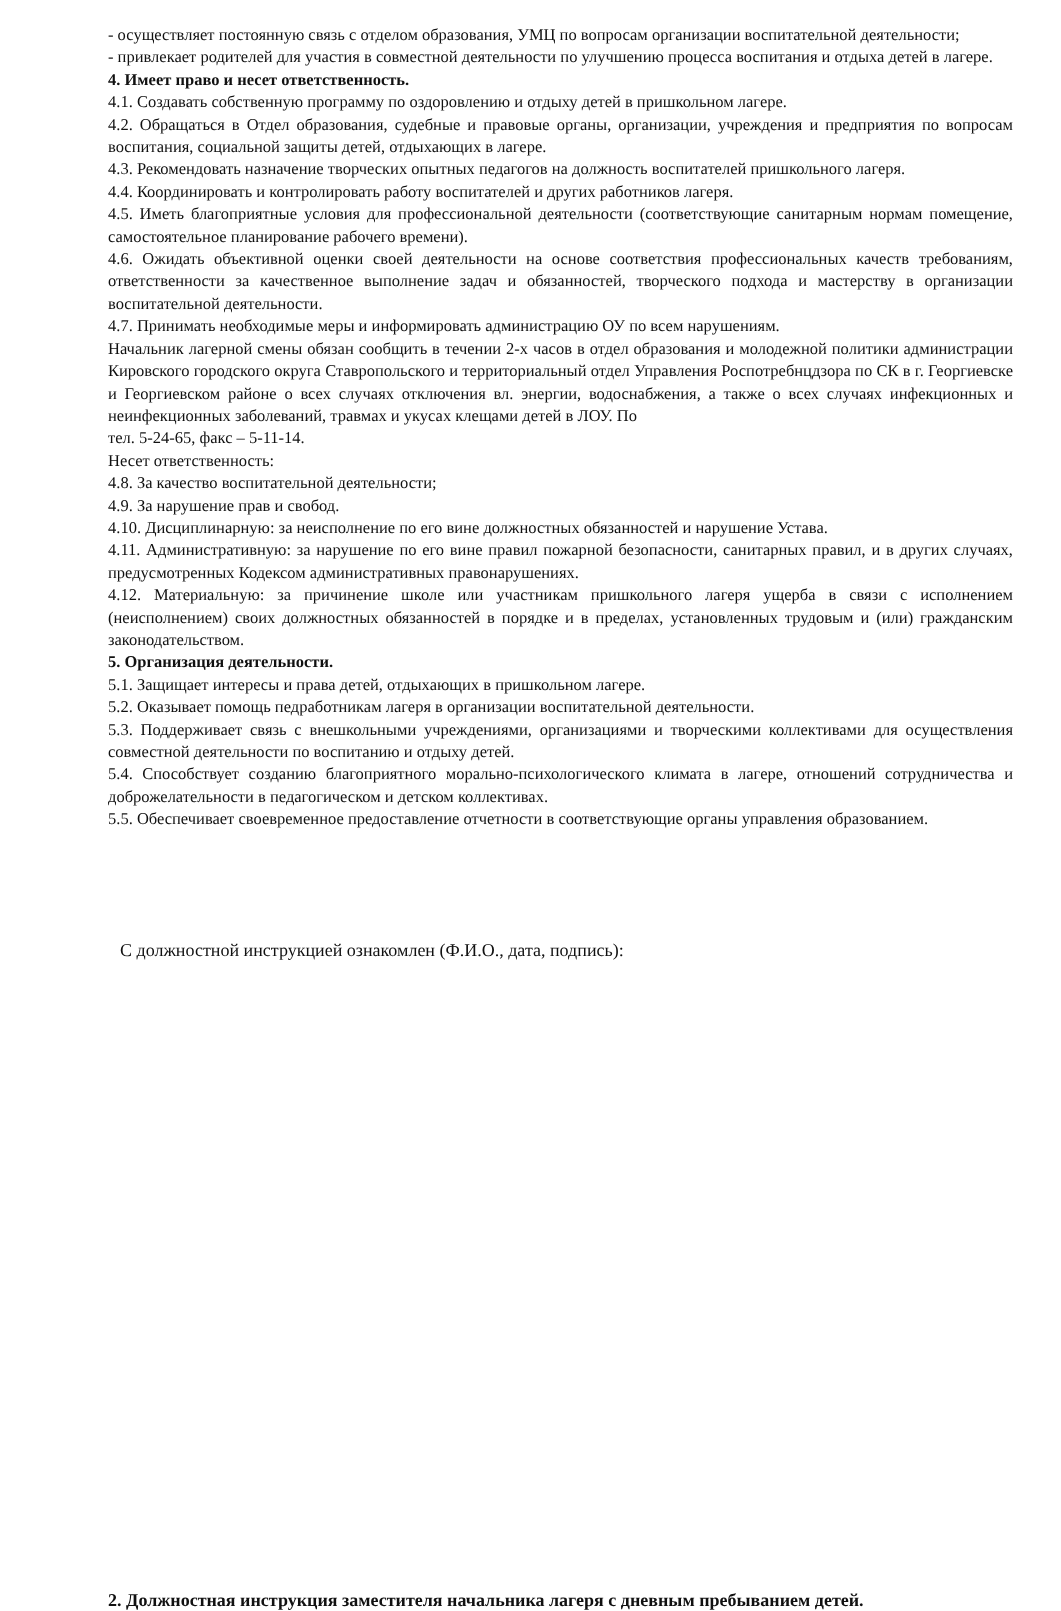- осуществляет постоянную связь с отделом образования, УМЦ по вопросам организации воспитательной деятельности;
- привлекает родителей для участия в совместной деятельности по улучшению процесса воспитания и отдыха детей в лагере.
4. Имеет право и несет ответственность.
4.1. Создавать собственную программу по оздоровлению и отдыху детей в пришкольном лагере.
4.2. Обращаться в Отдел образования, судебные и правовые органы, организации, учреждения и предприятия по вопросам воспитания, социальной защиты детей, отдыхающих в лагере.
4.3. Рекомендовать назначение творческих опытных педагогов на должность воспитателей пришкольного лагеря.
4.4. Координировать и контролировать работу воспитателей и других работников лагеря.
4.5. Иметь благоприятные условия для профессиональной деятельности (соответствующие санитарным нормам помещение, самостоятельное планирование рабочего времени).
4.6. Ожидать объективной оценки своей деятельности на основе соответствия профессиональных качеств требованиям, ответственности за качественное выполнение задач и обязанностей, творческого подхода и мастерству в организации воспитательной деятельности.
4.7. Принимать необходимые меры и информировать администрацию ОУ по всем нарушениям.
Начальник лагерной смены обязан сообщить в течении 2-х часов в отдел образования и молодежной политики администрации Кировского городского округа Ставропольского и территориальный отдел Управления Роспотребнцдзора по СК в г. Георгиевске и Георгиевском районе о всех случаях отключения вл. энергии, водоснабжения, а также о всех случаях инфекционных и неинфекционных заболеваний, травмах и укусах клещами детей в ЛОУ. По
тел. 5-24-65, факс – 5-11-14.
Несет ответственность:
4.8. За качество воспитательной деятельности;
4.9. За нарушение прав и свобод.
4.10. Дисциплинарную: за неисполнение по его вине должностных обязанностей и нарушение Устава.
4.11. Административную: за нарушение по его вине правил пожарной безопасности, санитарных правил, и в других случаях, предусмотренных Кодексом административных правонарушениях.
4.12. Материальную: за причинение школе или участникам пришкольного лагеря ущерба в связи с исполнением (неисполнением) своих должностных обязанностей в порядке и в пределах, установленных трудовым и (или) гражданским законодательством.
5. Организация деятельности.
5.1. Защищает интересы и права детей, отдыхающих в пришкольном лагере.
5.2. Оказывает помощь педработникам лагеря в организации воспитательной деятельности.
5.3. Поддерживает связь с внешкольными учреждениями, организациями и творческими коллективами для осуществления совместной деятельности по воспитанию и отдыху детей.
5.4. Способствует созданию благоприятного морально-психологического климата в лагере, отношений сотрудничества и доброжелательности в педагогическом и детском коллективах.
5.5. Обеспечивает своевременное предоставление отчетности в соответствующие органы управления образованием.
С должностной инструкцией ознакомлен (Ф.И.О., дата, подпись):
2. Должностная инструкция заместителя начальника лагеря с дневным пребыванием детей.